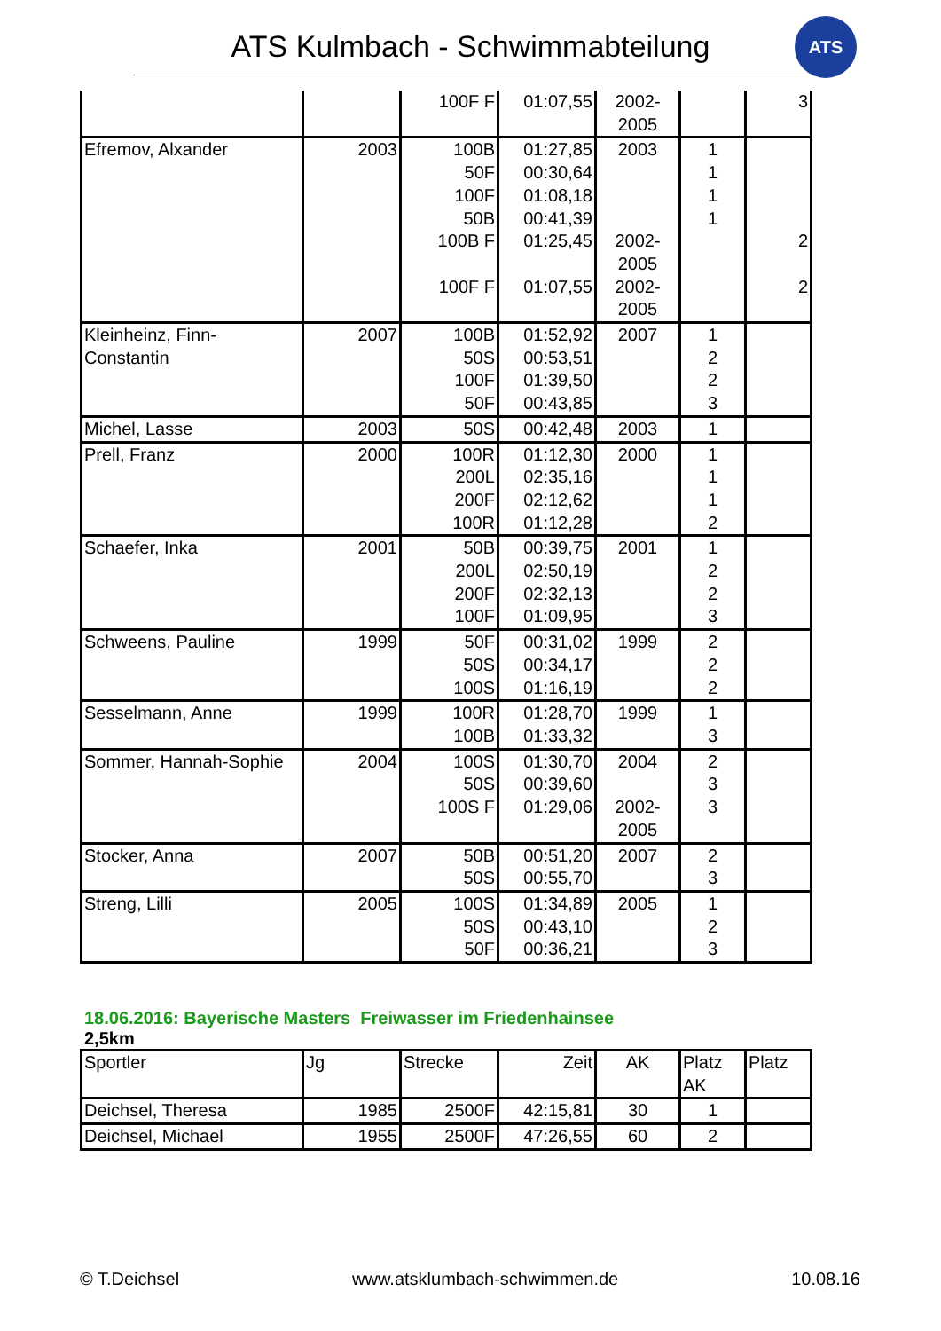ATS Kulmbach - Schwimmabteilung
ATS
| | | 100F F | 01:07,55 | 2002- 2005 | | 3 |
| Efremov, Alxander | 2003 | 100B 50F 100F 50B 100B F 100F F | 01:27,85 00:30,64 01:08,18 00:41,39 01:25,45 01:07,55 | 2003 2002- 2005 2002- 2005 | 1 1 1 1 | 2 2 |
| Kleinheinz, Finn- Constantin | 2007 | 100B 50S 100F 50F | 01:52,92 00:53,51 01:39,50 00:43,85 | 2007 | 1 2 2 3 | |
| Michel, Lasse | 2003 | 50S | 00:42,48 | 2003 | 1 | |
| Prell, Franz | 2000 | 100R 200L 200F 100R | 01:12,30 02:35,16 02:12,62 01:12,28 | 2000 | 1 1 1 2 | |
| Schaefer, Inka | 2001 | 50B 200L 200F 100F | 00:39,75 02:50,19 02:32,13 01:09,95 | 2001 | 1 2 2 3 | |
| Schweens, Pauline | 1999 | 50F 50S 100S | 00:31,02 00:34,17 01:16,19 | 1999 | 2 2 2 | |
| Sesselmann, Anne | 1999 | 100R 100B | 01:28,70 01:33,32 | 1999 | 1 3 | |
| Sommer, Hannah-Sophie | 2004 | 100S 50S 100S F | 01:30,70 00:39,60 01:29,06 | 2004 2002- 2005 | 2 3 3 | |
| Stocker, Anna | 2007 | 50B 50S | 00:51,20 00:55,70 | 2007 | 2 3 | |
| Streng, Lilli | 2005 | 100S 50S 50F | 01:34,89 00:43,10 00:36,21 | 2005 | 1 2 3 | |
18.06.2016: Bayerische Masters Freiwasser im Friedenhainsee
2,5km
| Sportler | Jg | Strecke | Zeit | AK | Platz AK | Platz |
| --- | --- | --- | --- | --- | --- | --- |
| Deichsel, Theresa | 1985 | 2500F | 42:15,81 | 30 | 1 | |
| Deichsel, Michael | 1955 | 2500F | 47:26,55 | 60 | 2 | |
© T.Deichsel www.atsklumbach-schwimmen.de 10.08.16